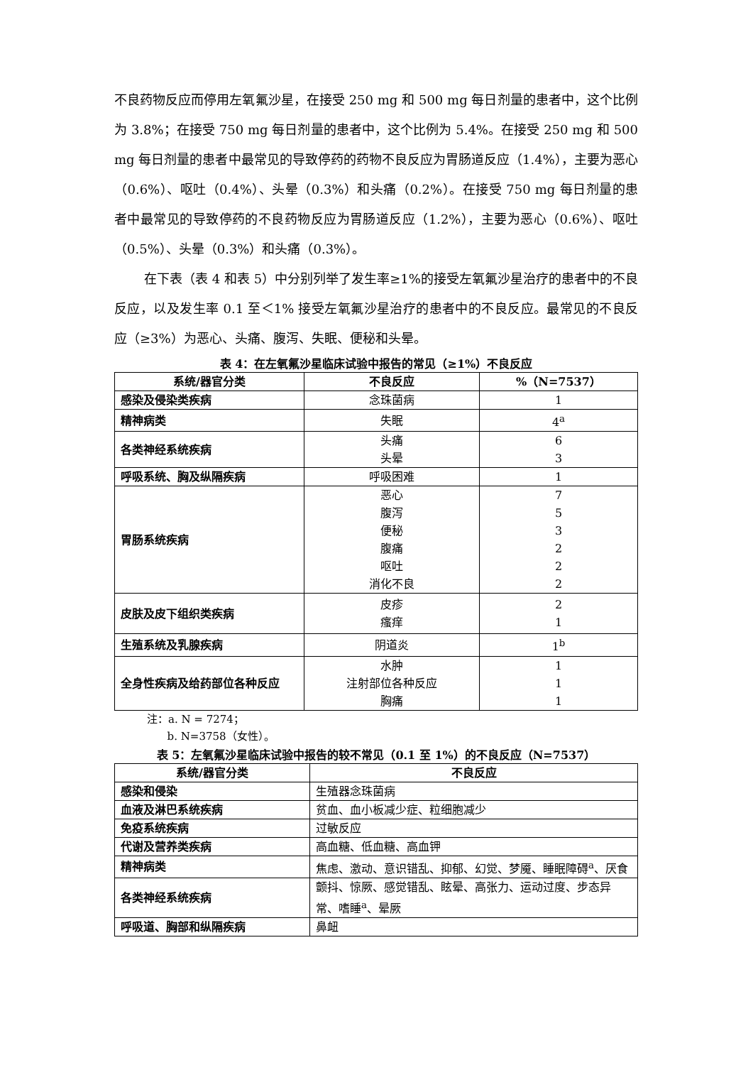不良药物反应而停用左氧氟沙星，在接受 250 mg 和 500 mg 每日剂量的患者中，这个比例为 3.8%；在接受 750 mg 每日剂量的患者中，这个比例为 5.4%。在接受 250 mg 和 500 mg 每日剂量的患者中最常见的导致停药的药物不良反应为胃肠道反应（1.4%），主要为恶心（0.6%）、呕吐（0.4%）、头晕（0.3%）和头痛（0.2%）。在接受 750 mg 每日剂量的患者中最常见的导致停药的不良药物反应为胃肠道反应（1.2%），主要为恶心（0.6%）、呕吐（0.5%）、头晕（0.3%）和头痛（0.3%）。
在下表（表 4 和表 5）中分别列举了发生率≥1%的接受左氧氟沙星治疗的患者中的不良反应，以及发生率 0.1 至＜1% 接受左氧氟沙星治疗的患者中的不良反应。最常见的不良反应（≥3%）为恶心、头痛、腹泻、失眠、便秘和头晕。
表 4：在左氧氟沙星临床试验中报告的常见（≥1%）不良反应
| 系统/器官分类 | 不良反应 | %（N=7537） |
| --- | --- | --- |
| 感染及侵染类疾病 | 念珠菌病 | 1 |
| 精神病类 | 失眠 | 4<sup>a</sup> |
| 各类神经系统疾病 | 头痛 头晕 | 6 3 |
| 呼吸系统、胸及纵隔疾病 | 呼吸困难 | 1 |
| 胃肠系统疾病 | 恶心 腹泻 便秘 腹痛 呕吐 消化不良 | 7 5 3 2 2 2 |
| 皮肤及皮下组织类疾病 | 皮疹 瘙痒 | 2 1 |
| 生殖系统及乳腺疾病 | 阴道炎 | 1<sup>b</sup> |
| 全身性疾病及给药部位各种反应 | 水肿 注射部位各种反应 胸痛 | 1 1 1 |
注：a. N = 7274；
b. N=3758（女性）。
表 5：左氧氟沙星临床试验中报告的较不常见（0.1 至 1%）的不良反应（N=7537）
| 系统/器官分类 | 不良反应 |
| --- | --- |
| 感染和侵染 | 生殖器念珠菌病 |
| 血液及淋巴系统疾病 | 贫血、血小板减少症、粒细胞减少 |
| 免疫系统疾病 | 过敏反应 |
| 代谢及营养类疾病 | 高血糖、低血糖、高血钾 |
| 精神病类 | 焦虑、激动、意识错乱、抑郁、幻觉、梦魇、睡眠障碍<sup>a</sup>、厌食 |
| 各类神经系统疾病 | 颤抖、惊厥、感觉错乱、眩晕、高张力、运动过度、步态异常、嗜睡<sup>a</sup>、晕厥 |
| 呼吸道、胸部和纵隔疾病 | 鼻衄 |